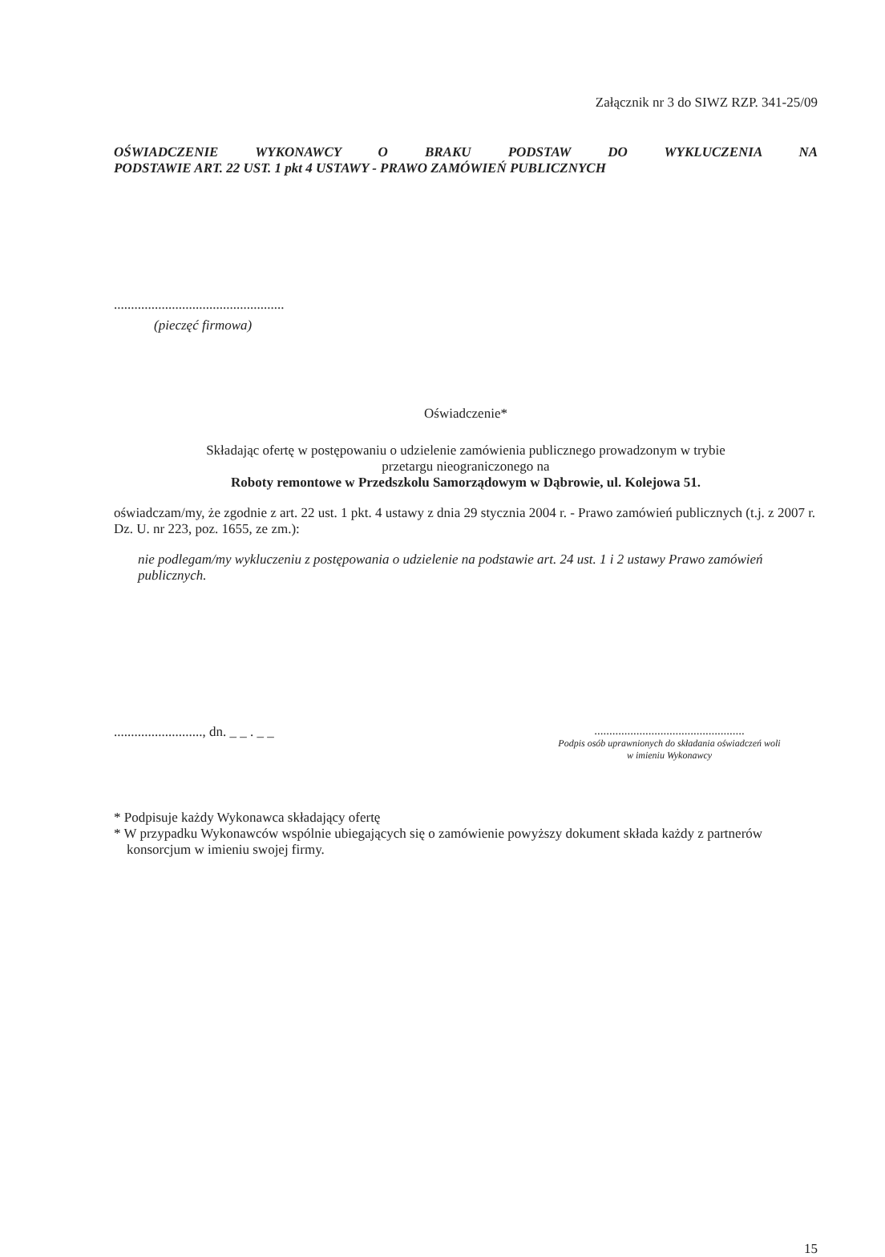Załącznik nr 3 do SIWZ RZP. 341-25/09
OŚWIADCZENIE WYKONAWCY O BRAKU PODSTAW DO WYKLUCZENIA NA
PODSTAWIE ART. 22 UST. 1 pkt 4 USTAWY - PRAWO ZAMÓWIEŃ PUBLICZNYCH
..................................................
(pieczęć firmowa)
Oświadczenie*
Składając ofertę w postępowaniu o udzielenie zamówienia publicznego prowadzonym w trybie
przetargu nieograniczonego na
Roboty remontowe w Przedszkolu Samorządowym w Dąbrowie, ul. Kolejowa 51.
oświadczam/my, że zgodnie z art. 22 ust. 1 pkt. 4 ustawy z dnia 29 stycznia 2004 r. - Prawo zamówień publicznych (t.j. z 2007 r. Dz. U. nr 223, poz. 1655, ze zm.):
nie podlegam/my wykluczeniu z postępowania o udzielenie na podstawie art. 24 ust. 1 i 2 ustawy Prawo zamówień publicznych.
.........................., dn. _ _ . _ _
..................................................
Podpis osób uprawnionych do składania oświadczeń woli
w imieniu Wykonawcy
* Podpisuje każdy Wykonawca składający ofertę
* W przypadku Wykonawców wspólnie ubiegających się o zamówienie powyższy dokument składa każdy z partnerów konsorcjum w imieniu swojej firmy.
15